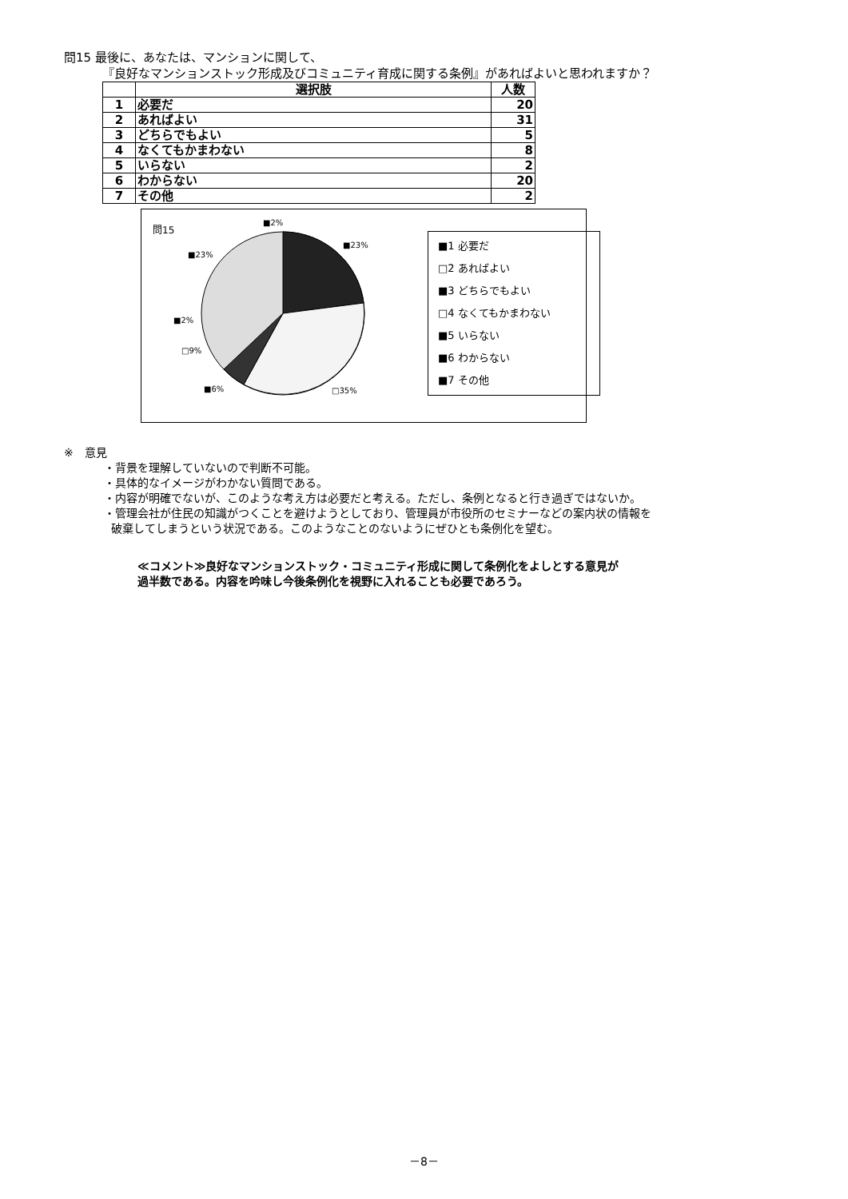問15 最後に、あなたは、マンションに関して、
『良好なマンションストック形成及びコミュニティ育成に関する条例』があればよいと思われますか？
| | 選択肢 | 人数 |
| --- | --- | --- |
| 1 | 必要だ | 20 |
| 2 | あればよい | 31 |
| 3 | どちらでもよい | 5 |
| 4 | なくてもかまわない | 8 |
| 5 | いらない | 2 |
| 6 | わからない | 20 |
| 7 | その他 | 2 |
問15
■23%
□35%
■6%
□9%
■2%
■23%
■2%
■1 必要だ
□2 あればよい
■3 どちらでもよい
□4 なくてもかまわない
■5 いらない
■6 わからない
■7 その他
※　意見
・背景を理解していないので判断不可能。
・具体的なイメージがわかない質問である。
・内容が明確でないが、このような考え方は必要だと考える。ただし、条例となると行き過ぎではないか。
・管理会社が住民の知識がつくことを避けようとしており、管理員が市役所のセミナーなどの案内状の情報を
破棄してしまうという状況である。このようなことのないようにぜひとも条例化を望む。
≪コメント≫良好なマンションストック・コミュニティ形成に関して条例化をよしとする意見が
過半数である。内容を吟味し今後条例化を視野に入れることも必要であろう。
－8－